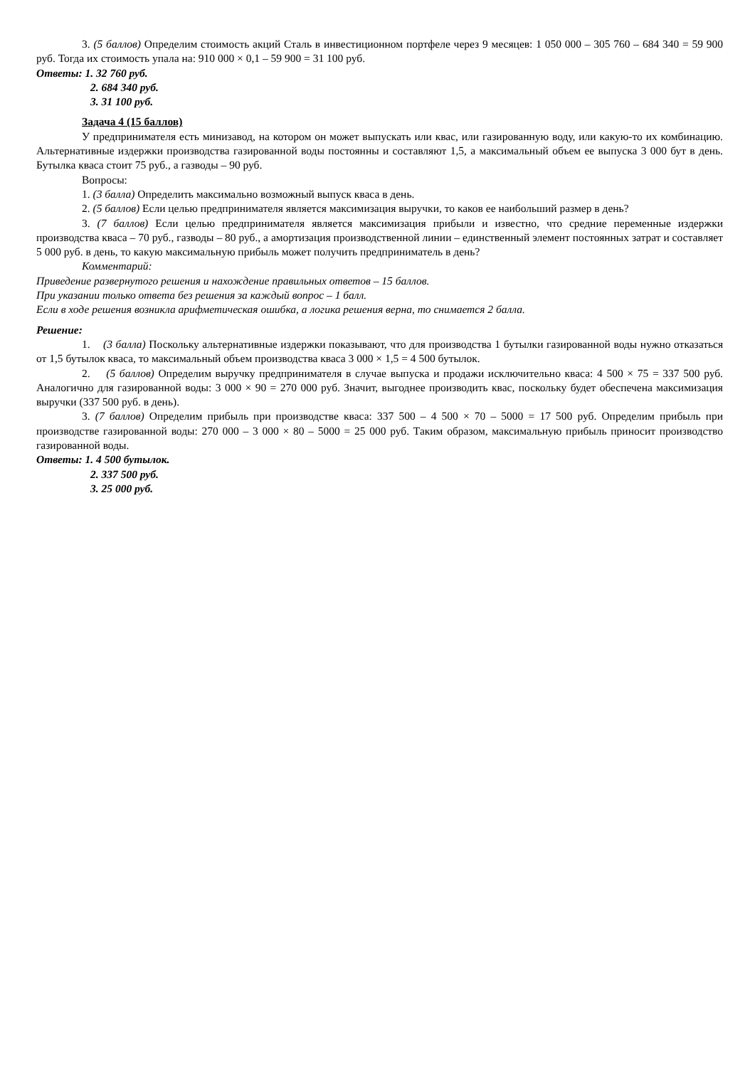3. (5 баллов) Определим стоимость акций Сталь в инвестиционном портфеле через 9 месяцев: 1 050 000 – 305 760 – 684 340 = 59 900 руб. Тогда их стоимость упала на: 910 000 × 0,1 – 59 900 = 31 100 руб.
Ответы: 1. 32 760 руб.
2. 684 340 руб.
3. 31 100 руб.
Задача 4 (15 баллов)
У предпринимателя есть минизавод, на котором он может выпускать или квас, или газированную воду, или какую-то их комбинацию. Альтернативные издержки производства газированной воды постоянны и составляют 1,5, а максимальный объем ее выпуска 3 000 бут в день. Бутылка кваса стоит 75 руб., а газводы – 90 руб.
Вопросы:
1. (3 балла) Определить максимально возможный выпуск кваса в день.
2. (5 баллов) Если целью предпринимателя является максимизация выручки, то каков ее наибольший размер в день?
3. (7 баллов) Если целью предпринимателя является максимизация прибыли и известно, что средние переменные издержки производства кваса – 70 руб., газводы – 80 руб., а амортизация производственной линии – единственный элемент постоянных затрат и составляет 5 000 руб. в день, то какую максимальную прибыль может получить предприниматель в день?
Комментарий:
Приведение развернутого решения и нахождение правильных ответов – 15 баллов.
При указании только ответа без решения за каждый вопрос – 1 балл.
Если в ходе решения возникла арифметическая ошибка, а логика решения верна, то снимается 2 балла.
Решение:
1. (3 балла) Поскольку альтернативные издержки показывают, что для производства 1 бутылки газированной воды нужно отказаться от 1,5 бутылок кваса, то максимальный объем производства кваса 3 000 × 1,5 = 4 500 бутылок.
2. (5 баллов) Определим выручку предпринимателя в случае выпуска и продажи исключительно кваса: 4 500 × 75 = 337 500 руб. Аналогично для газированной воды: 3 000 × 90 = 270 000 руб. Значит, выгоднее производить квас, поскольку будет обеспечена максимизация выручки (337 500 руб. в день).
3. (7 баллов) Определим прибыль при производстве кваса: 337 500 – 4 500 × 70 – 5000 = 17 500 руб. Определим прибыль при производстве газированной воды: 270 000 – 3 000 × 80 – 5000 = 25 000 руб. Таким образом, максимальную прибыль приносит производство газированной воды.
Ответы: 1. 4 500 бутылок.
2. 337 500 руб.
3. 25 000 руб.